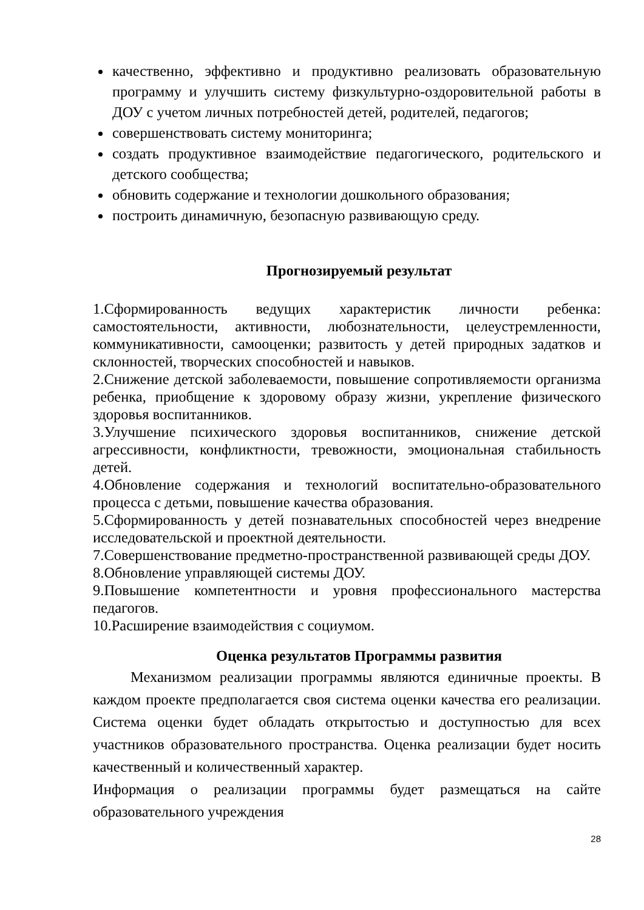качественно, эффективно и продуктивно реализовать образовательную программу и улучшить систему физкультурно-оздоровительной работы в ДОУ с учетом личных потребностей детей, родителей, педагогов;
совершенствовать систему мониторинга;
создать продуктивное взаимодействие педагогического, родительского и детского сообщества;
обновить содержание и технологии дошкольного образования;
построить динамичную, безопасную развивающую среду.
Прогнозируемый результат
1.Сформированность ведущих характеристик личности ребенка: самостоятельности, активности, любознательности, целеустремленности, коммуникативности, самооценки; развитость у детей природных задатков и склонностей, творческих способностей и навыков.
2.Снижение детской заболеваемости, повышение сопротивляемости организма ребенка, приобщение к здоровому образу жизни, укрепление физического здоровья воспитанников.
3.Улучшение психического здоровья воспитанников, снижение детской агрессивности, конфликтности, тревожности, эмоциональная стабильность детей.
4.Обновление содержания и технологий воспитательно-образовательного процесса с детьми, повышение качества образования.
5.Сформированность у детей познавательных способностей через внедрение исследовательской и проектной деятельности.
7.Совершенствование предметно-пространственной развивающей среды ДОУ.
8.Обновление управляющей системы ДОУ.
9.Повышение компетентности и уровня профессионального мастерства педагогов.
10.Расширение взаимодействия с социумом.
Оценка результатов Программы развития
Механизмом реализации программы являются единичные проекты. В каждом проекте предполагается своя система оценки качества его реализации. Система оценки будет обладать открытостью и доступностью для всех участников образовательного пространства. Оценка реализации будет носить качественный и количественный характер.
Информация о реализации программы будет размещаться на сайте образовательного учреждения
28